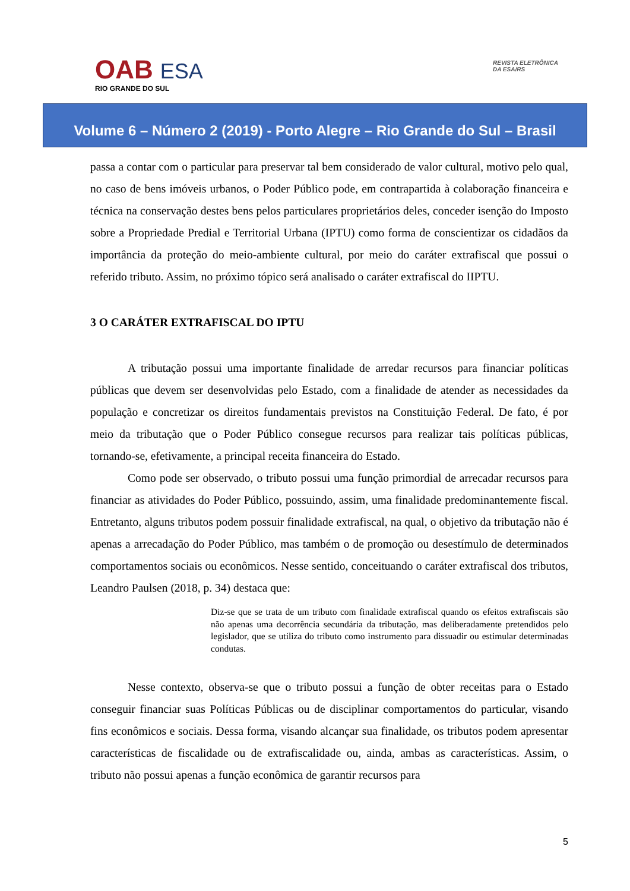OAB ESA
RIO GRANDE DO SUL
REVISTA ELETRÔNICA
DA ESA/RS
Volume 6 – Número 2 (2019) - Porto Alegre – Rio Grande do Sul – Brasil
passa a contar com o particular para preservar tal bem considerado de valor cultural, motivo pelo qual, no caso de bens imóveis urbanos, o Poder Público pode, em contrapartida à colaboração financeira e técnica na conservação destes bens pelos particulares proprietários deles, conceder isenção do Imposto sobre a Propriedade Predial e Territorial Urbana (IPTU) como forma de conscientizar os cidadãos da importância da proteção do meio-ambiente cultural, por meio do caráter extrafiscal que possui o referido tributo. Assim, no próximo tópico será analisado o caráter extrafiscal do IIPTU.
3 O CARÁTER EXTRAFISCAL DO IPTU
A tributação possui uma importante finalidade de arredar recursos para financiar políticas públicas que devem ser desenvolvidas pelo Estado, com a finalidade de atender as necessidades da população e concretizar os direitos fundamentais previstos na Constituição Federal. De fato, é por meio da tributação que o Poder Público consegue recursos para realizar tais políticas públicas, tornando-se, efetivamente, a principal receita financeira do Estado.
Como pode ser observado, o tributo possui uma função primordial de arrecadar recursos para financiar as atividades do Poder Público, possuindo, assim, uma finalidade predominantemente fiscal. Entretanto, alguns tributos podem possuir finalidade extrafiscal, na qual, o objetivo da tributação não é apenas a arrecadação do Poder Público, mas também o de promoção ou desestímulo de determinados comportamentos sociais ou econômicos. Nesse sentido, conceituando o caráter extrafiscal dos tributos, Leandro Paulsen (2018, p. 34) destaca que:
Diz-se que se trata de um tributo com finalidade extrafiscal quando os efeitos extrafiscais são não apenas uma decorrência secundária da tributação, mas deliberadamente pretendidos pelo legislador, que se utiliza do tributo como instrumento para dissuadir ou estimular determinadas condutas.
Nesse contexto, observa-se que o tributo possui a função de obter receitas para o Estado conseguir financiar suas Políticas Públicas ou de disciplinar comportamentos do particular, visando fins econômicos e sociais. Dessa forma, visando alcançar sua finalidade, os tributos podem apresentar características de fiscalidade ou de extrafiscalidade ou, ainda, ambas as características. Assim, o tributo não possui apenas a função econômica de garantir recursos para
5